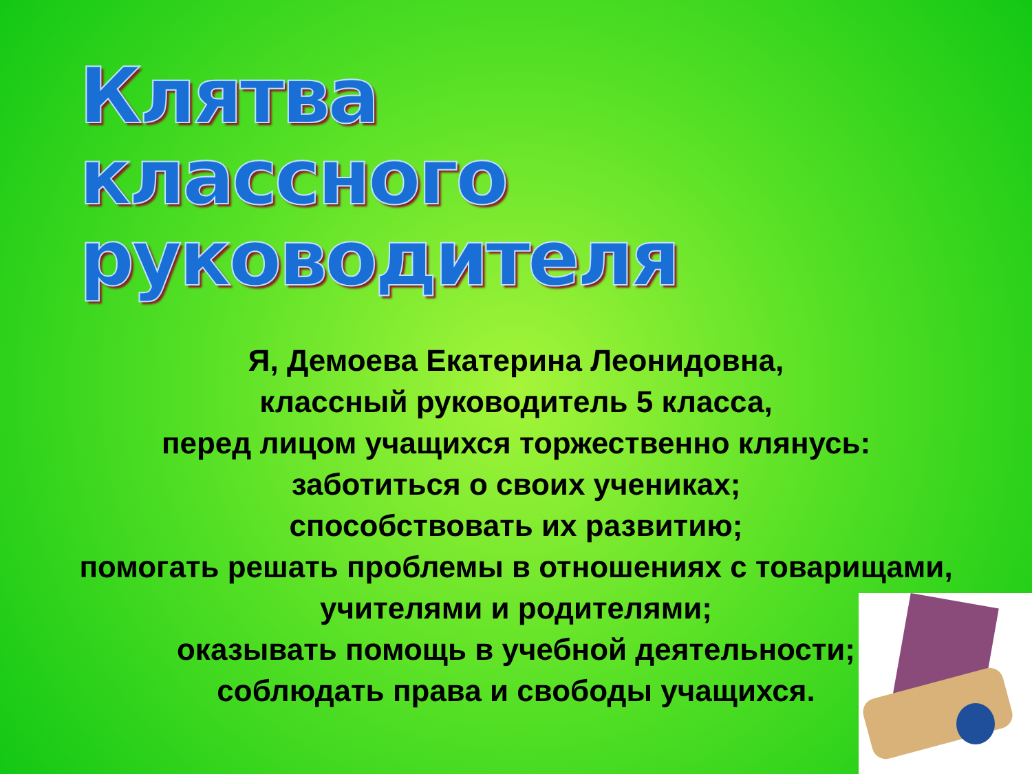Клятва
классного руководителя
Я, Демоева Екатерина Леонидовна,
классный руководитель 5 класса,
перед лицом учащихся торжественно клянусь:
заботиться о своих учениках;
способствовать их развитию;
помогать решать проблемы в отношениях с товарищами,
учителями и родителями;
оказывать помощь в учебной деятельности;
соблюдать права и свободы учащихся.